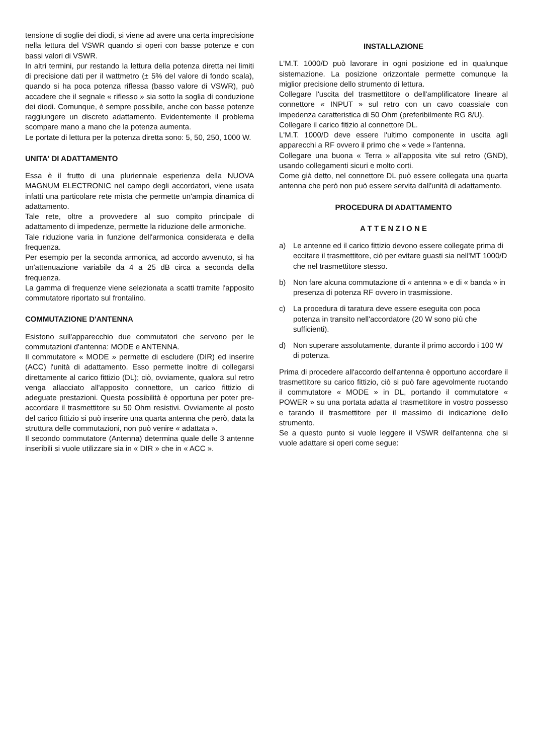tensione di soglie dei diodi, si viene ad avere una certa imprecisione nella lettura del VSWR quando si operi con basse potenze e con bassi valori di VSWR.
In altri termini, pur restando la lettura della potenza diretta nei limiti di precisione dati per il wattmetro (± 5% del valore di fondo scala), quando si ha poca potenza riflessa (basso valore di VSWR), può accadere che il segnale « riflesso » sia sotto la soglia di conduzione dei diodi. Comunque, è sempre possibile, anche con basse potenze raggiungere un discreto adattamento. Evidentemente il problema scompare mano a mano che la potenza aumenta.
Le portate di lettura per la potenza diretta sono: 5, 50, 250, 1000 W.
UNITA' DI ADATTAMENTO
Essa è il frutto di una pluriennale esperienza della NUOVA MAGNUM ELECTRONIC nel campo degli accordatori, viene usata infatti una particolare rete mista che permette un'ampia dinamica di adattamento.
Tale rete, oltre a provvedere al suo compito principale di adattamento di impedenze, permette la riduzione delle armoniche.
Tale riduzione varia in funzione dell'armonica considerata e della frequenza.
Per esempio per la seconda armonica, ad accordo avvenuto, si ha un'attenuazione variabile da 4 a 25 dB circa a seconda della frequenza.
La gamma di frequenze viene selezionata a scatti tramite l'apposito commutatore riportato sul frontalino.
COMMUTAZIONE D'ANTENNA
Esistono sull'apparecchio due commutatori che servono per le commutazioni d'antenna: MODE e ANTENNA.
Il commutatore « MODE » permette di escludere (DIR) ed inserire (ACC) l'unità di adattamento. Esso permette inoltre di collegarsi direttamente al carico fittizio (DL); ciò, ovviamente, qualora sul retro venga allacciato all'apposito connettore, un carico fittizio di adeguate prestazioni. Questa possibilità è opportuna per poter pre-accordare il trasmettitore su 50 Ohm resistivi. Ovviamente al posto del carico fittizio si può inserire una quarta antenna che però, data la struttura delle commutazioni, non può venire « adattata ».
Il secondo commutatore (Antenna) determina quale delle 3 antenne inseribili si vuole utilizzare sia in « DIR » che in « ACC ».
INSTALLAZIONE
L'M.T. 1000/D può lavorare in ogni posizione ed in qualunque sistemazione. La posizione orizzontale permette comunque la miglior precisione dello strumento di lettura.
Collegare l'uscita del trasmettitore o dell'amplificatore lineare al connettore « INPUT » sul retro con un cavo coassiale con impedenza caratteristica di 50 Ohm (preferibilmente RG 8/U).
Collegare il carico fitizio al connettore DL.
L'M.T. 1000/D deve essere l'ultimo componente in uscita agli apparecchi a RF ovvero il primo che « vede » l'antenna.
Collegare una buona « Terra » all'apposita vite sul retro (GND), usando collegamenti sicuri e molto corti.
Come già detto, nel connettore DL può essere collegata una quarta antenna che però non può essere servita dall'unità di adattamento.
PROCEDURA DI ADATTAMENTO
A T T E N Z I O N E
a) Le antenne ed il carico fittizio devono essere collegate prima di eccitare il trasmettitore, ciò per evitare guasti sia nell'MT 1000/D che nel trasmettitore stesso.
b) Non fare alcuna commutazione di « antenna » e di « banda » in presenza di potenza RF ovvero in trasmissione.
c) La procedura di taratura deve essere eseguita con poca potenza in transito nell'accordatore (20 W sono più che sufficienti).
d) Non superare assolutamente, durante il primo accordo i 100 W di potenza.
Prima di procedere all'accordo dell'antenna è opportuno accordare il trasmettitore su carico fittizio, ciò si può fare agevolmente ruotando il commutatore « MODE » in DL, portando il commutatore « POWER » su una portata adatta al trasmettitore in vostro possesso e tarando il trasmettitore per il massimo di indicazione dello strumento.
Se a questo punto si vuole leggere il VSWR dell'antenna che si vuole adattare si operi come segue: